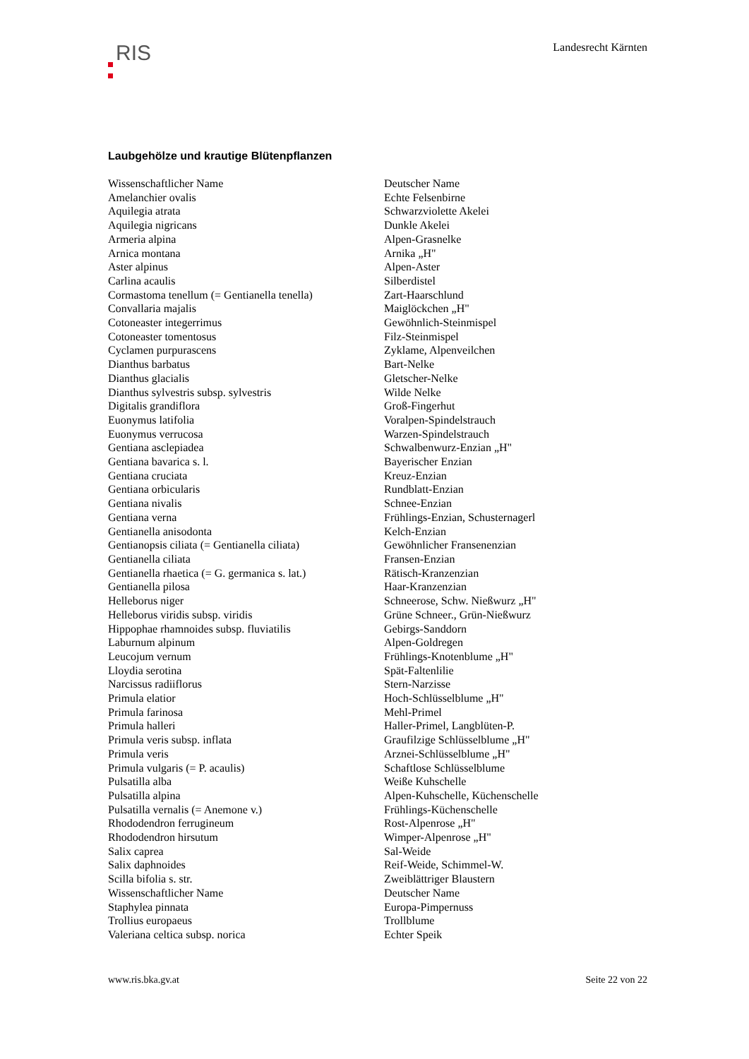RIS
Landesrecht Kärnten
Laubgehölze und krautige Blütenpflanzen
| Wissenschaftlicher Name | Deutscher Name |
| Amelanchier ovalis | Echte Felsenbirne |
| Aquilegia atrata | Schwarzviolette Akelei |
| Aquilegia nigricans | Dunkle Akelei |
| Armeria alpina | Alpen-Grasnelke |
| Arnica montana | Arnika „H" |
| Aster alpinus | Alpen-Aster |
| Carlina acaulis | Silberdistel |
| Cormastoma tenellum (= Gentianella tenella) | Zart-Haarschlund |
| Convallaria majalis | Maiglöckchen „H" |
| Cotoneaster integerrimus | Gewöhnlich-Steinmispel |
| Cotoneaster tomentosus | Filz-Steinmispel |
| Cyclamen purpurascens | Zyklame, Alpenveilchen |
| Dianthus barbatus | Bart-Nelke |
| Dianthus glacialis | Gletscher-Nelke |
| Dianthus sylvestris subsp. sylvestris | Wilde Nelke |
| Digitalis grandiflora | Groß-Fingerhut |
| Euonymus latifolia | Voralpen-Spindelstrauch |
| Euonymus verrucosa | Warzen-Spindelstrauch |
| Gentiana asclepiadea | Schwalbenwurz-Enzian „H" |
| Gentiana bavarica s. l. | Bayerischer Enzian |
| Gentiana cruciata | Kreuz-Enzian |
| Gentiana orbicularis | Rundblatt-Enzian |
| Gentiana nivalis | Schnee-Enzian |
| Gentiana verna | Frühlings-Enzian, Schusternagerl |
| Gentianella anisodonta | Kelch-Enzian |
| Gentianopsis ciliata (= Gentianella ciliata) | Gewöhnlicher Fransenenzian |
| Gentianella ciliata | Fransen-Enzian |
| Gentianella rhaetica (= G. germanica s. lat.) | Rätisch-Kranzenzian |
| Gentianella pilosa | Haar-Kranzenzian |
| Helleborus niger | Schneerose, Schw. Nießwurz „H" |
| Helleborus viridis subsp. viridis | Grüne Schneer., Grün-Nießwurz |
| Hippophae rhamnoides subsp. fluviatilis | Gebirgs-Sanddorn |
| Laburnum alpinum | Alpen-Goldregen |
| Leucojum vernum | Frühlings-Knotenblume „H" |
| Lloydia serotina | Spät-Faltenlilie |
| Narcissus radiiflorus | Stern-Narzisse |
| Primula elatior | Hoch-Schlüsselblume „H" |
| Primula farinosa | Mehl-Primel |
| Primula halleri | Haller-Primel, Langblüten-P. |
| Primula veris subsp. inflata | Graufilzige Schlüsselblume „H" |
| Primula veris | Arznei-Schlüsselblume „H" |
| Primula vulgaris (= P. acaulis) | Schaftlose Schlüsselblume |
| Pulsatilla alba | Weiße Kuhschelle |
| Pulsatilla alpina | Alpen-Kuhschelle, Küchenschelle |
| Pulsatilla vernalis (= Anemone v.) | Frühlings-Küchenschelle |
| Rhododendron ferrugineum | Rost-Alpenrose „H" |
| Rhododendron hirsutum | Wimper-Alpenrose „H" |
| Salix caprea | Sal-Weide |
| Salix daphnoides | Reif-Weide, Schimmel-W. |
| Scilla bifolia s. str. | Zweiblättriger Blaustern |
| Wissenschaftlicher Name | Deutscher Name |
| Staphylea pinnata | Europa-Pimpernuss |
| Trollius europaeus | Trollblume |
| Valeriana celtica subsp. norica | Echter Speik |
www.ris.bka.gv.at Seite 22 von 22